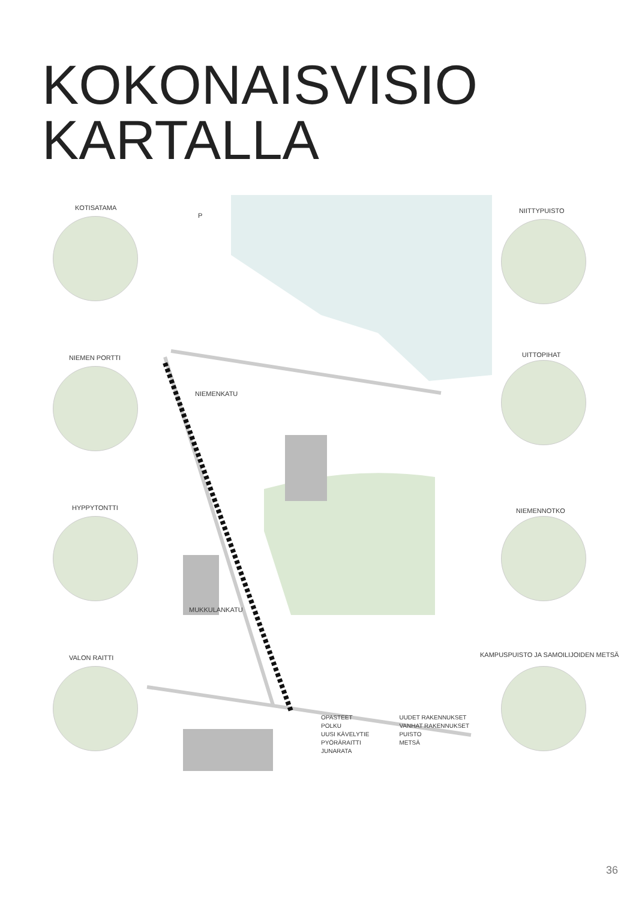KOKONAISVISIO
KARTALLA
KOTISATAMA
NIEMEN PORTTI
HYPPYTONTTI
VALON RAITTI
NIITTYPUISTO
UITTOPIHAT
NIEMENNOTKO
KAMPUSPUISTO JA SAMOILIJOIDEN METSÄ
NIEMENKATU
MUKKULANKATU
P
OPASTEET
POLKU
UUSI KÄVELYTIE
PYÖRÄRAITTI
JUNARATA
UUDET RAKENNUKSET
VANHAT RAKENNUKSET
PUISTO
METSÄ
36